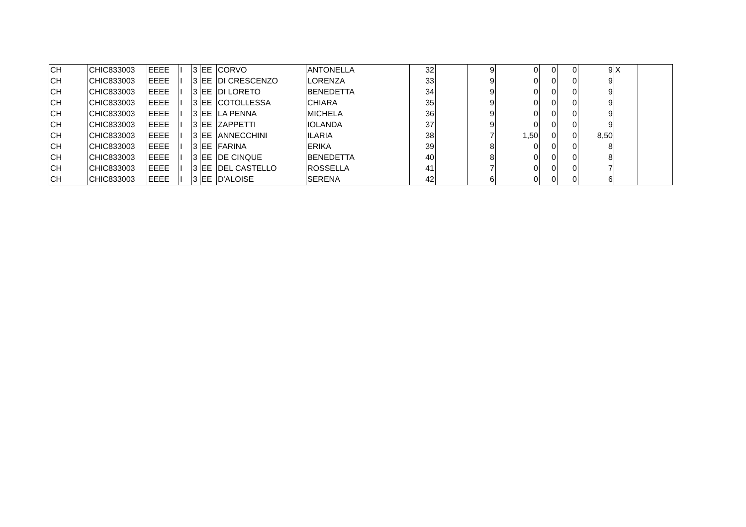| CH | CHIC833003 | EEEE | I | 3 | EE | CORVO | ANTONELLA | 32 | | 9 | 0 | 0 | 0 | 9 | X | |
| CH | CHIC833003 | EEEE | I | 3 | EE | DI CRESCENZO | LORENZA | 33 | | 9 | 0 | 0 | 0 | 9 | | |
| CH | CHIC833003 | EEEE | I | 3 | EE | DI LORETO | BENEDETTA | 34 | | 9 | 0 | 0 | 0 | 9 | | |
| CH | CHIC833003 | EEEE | I | 3 | EE | COTOLLESSA | CHIARA | 35 | | 9 | 0 | 0 | 0 | 9 | | |
| CH | CHIC833003 | EEEE | I | 3 | EE | LA PENNA | MICHELA | 36 | | 9 | 0 | 0 | 0 | 9 | | |
| CH | CHIC833003 | EEEE | I | 3 | EE | ZAPPETTI | IOLANDA | 37 | | 9 | 0 | 0 | 0 | 9 | | |
| CH | CHIC833003 | EEEE | I | 3 | EE | ANNECCHINI | ILARIA | 38 | | 7 | 1,50 | 0 | 0 | 8,50 | | |
| CH | CHIC833003 | EEEE | I | 3 | EE | FARINA | ERIKA | 39 | | 8 | 0 | 0 | 0 | 8 | | |
| CH | CHIC833003 | EEEE | I | 3 | EE | DE CINQUE | BENEDETTA | 40 | | 8 | 0 | 0 | 0 | 8 | | |
| CH | CHIC833003 | EEEE | I | 3 | EE | DEL CASTELLO | ROSSELLA | 41 | | 7 | 0 | 0 | 0 | 7 | | |
| CH | CHIC833003 | EEEE | I | 3 | EE | D'ALOISE | SERENA | 42 | | 6 | 0 | 0 | 0 | 6 | | |